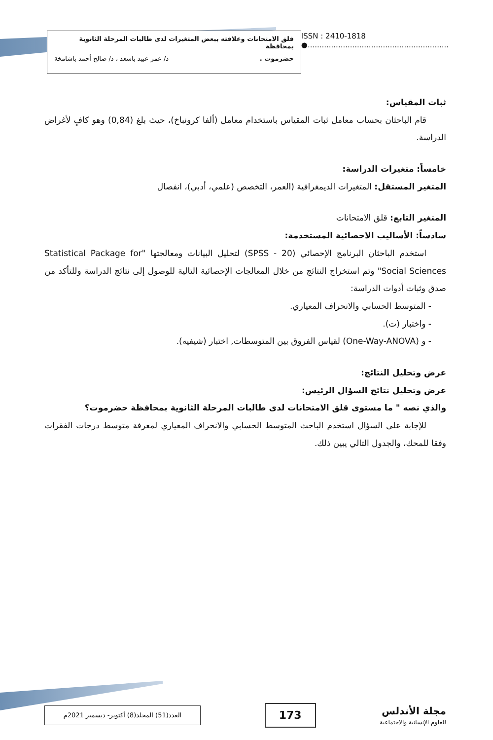قلق الامتحانات وعلاقته ببعض المتغيرات لدى طالبات المرحلة الثانوية بمحافظة
حضرموت . د/ عمر عبيد باسعد ، د/ صالح أحمد باشامخة
ISSN : 2410-1818
●............................................................
ثبات المقياس:
قام الباحثان بحساب معامل ثبات المقياس باستخدام معامل (ألفا كرونباخ)، حيث بلغ (0,84) وهو كافٍ لأغراض الدراسة.
خامساً: متغيرات الدراسة:
المتغير المستقل: المتغيرات الديمغرافية (العمر، التخصص (علمي، أدبي)، انفصال
المتغير التابع: قلق الامتحانات
سادساً: الأساليب الاحصائية المستخدمة:
استخدم الباحثان البرنامج الإحصائي (SPSS - 20) لتحليل البيانات ومعالجتها "Statistical Package for Social Sciences" وتم استخراج النتائج من خلال المعالجات الإحصائية التالية للوصول إلى نتائج الدراسة وللتأكد من صدق وثبات أدوات الدراسة:
- المتوسط الحسابي والانحراف المعياري.
- واختبار (ت).
- و (One-Way-ANOVA) لقياس الفروق بين المتوسطات, اختبار (شيفيه).
عرض وتحليل النتائج:
عرض وتحليل نتائج السؤال الرئيس:
والذي نصه " ما مستوى قلق الامتحانات لدى طالبات المرحلة الثانوية بمحافظة حضرموت؟
للإجابة على السؤال استخدم الباحث المتوسط الحسابي والانحراف المعياري لمعرفة متوسط درجات الفقرات وفقا للمحك، والجدول التالي يبين ذلك.
مجلة الأندلس
للعلوم الإنسانية والاجتماعية
173
العدد(51) المجلد(8) أكتوبر- ديسمبر 2021م